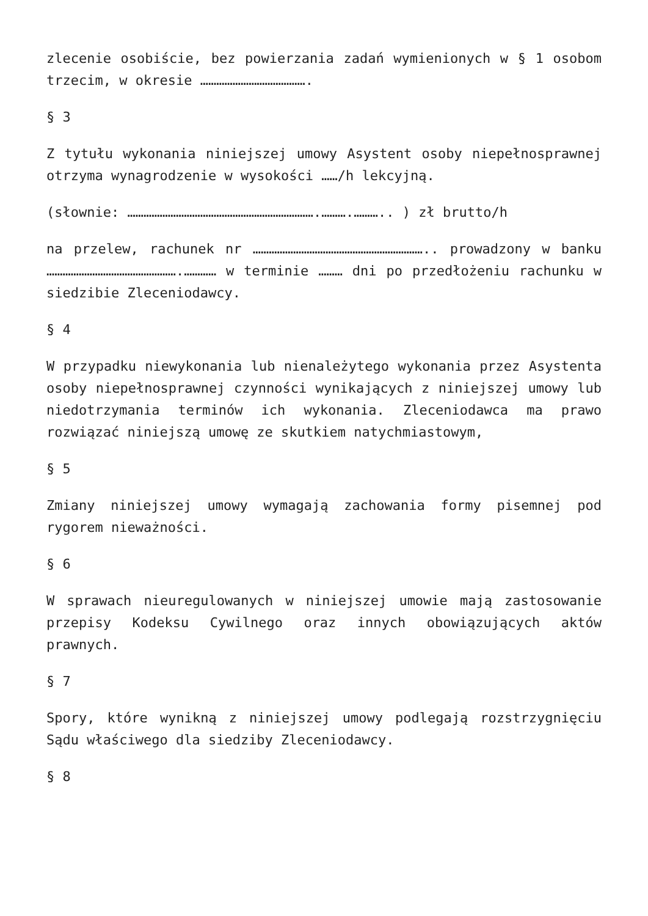zlecenie osobiście, bez powierzania zadań wymienionych w § 1 osobom trzecim, w okresie ………………………………….
§ 3
Z tytułu wykonania niniejszej umowy Asystent osoby niepełnosprawnej otrzyma wynagrodzenie w wysokości ……/h lekcyjną.
(słownie: …………………………………………………………….……….……….. ) zł brutto/h
na przelew, rachunek nr ……………………………………………………….. prowadzony w banku ………………………………………….………… w terminie ……… dni po przedłożeniu rachunku w siedzibie Zleceniodawcy.
§ 4
W przypadku niewykonania lub nienależytego wykonania przez Asystenta osoby niepełnosprawnej czynności wynikających z niniejszej umowy lub niedotrzymania terminów ich wykonania. Zleceniodawca ma prawo rozwiązać niniejszą umowę ze skutkiem natychmiastowym,
§ 5
Zmiany niniejszej umowy wymagają zachowania formy pisemnej pod rygorem nieważności.
§ 6
W sprawach nieuregulowanych w niniejszej umowie mają zastosowanie przepisy Kodeksu Cywilnego oraz innych obowiązujących aktów prawnych.
§ 7
Spory, które wynikną z niniejszej umowy podlegają rozstrzygnięciu Sądu właściwego dla siedziby Zleceniodawcy.
§ 8